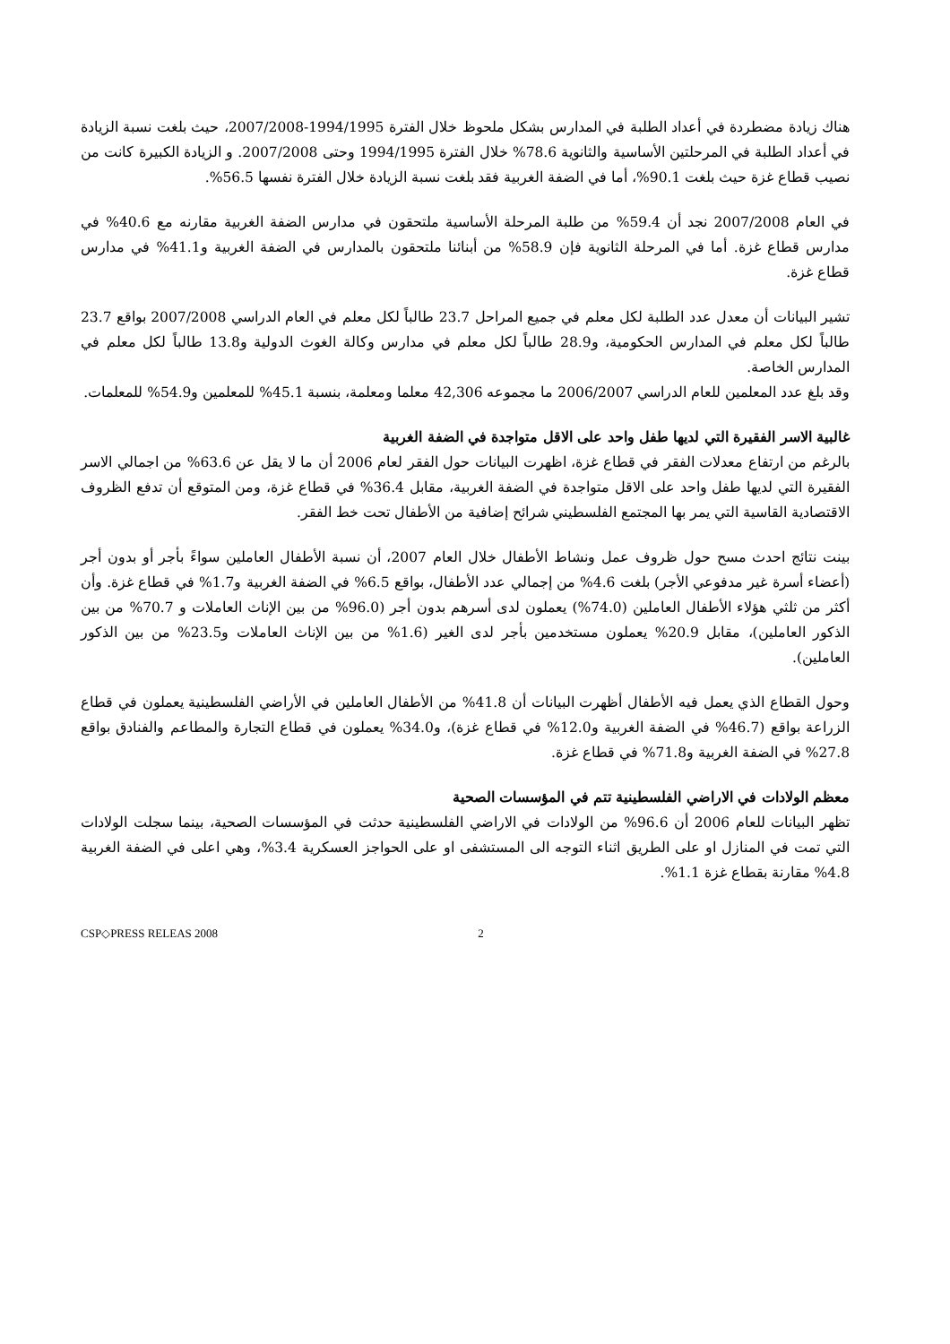هناك زيادة مضطردة في أعداد الطلبة في المدارس بشكل ملحوظ خلال الفترة 1994/1995-2007/2008، حيث بلغت نسبة الزيادة في أعداد الطلبة في المرحلتين الأساسية والثانوية 78.6% خلال الفترة 1994/1995 وحتى 2007/2008. و الزيادة الكبيرة كانت من نصيب قطاع غزة حيث بلغت 90.1%، أما في الضفة الغربية فقد بلغت نسبة الزيادة خلال الفترة نفسها 56.5%.
في العام 2007/2008 نجد أن 59.4% من طلبة المرحلة الأساسية ملتحقون في مدارس الضفة الغربية مقارنه مع 40.6% في مدارس قطاع غزة. أما في المرحلة الثانوية فإن 58.9% من أبنائنا ملتحقون بالمدارس في الضفة الغربية و41.1% في مدارس قطاع غزة.
تشير البيانات أن معدل عدد الطلبة لكل معلم في جميع المراحل 23.7 طالباً لكل معلم في العام الدراسي 2007/2008 بواقع 23.7 طالباً لكل معلم في المدارس الحكومية، و28.9 طالباً لكل معلم في مدارس وكالة الغوث الدولية و13.8 طالباً لكل معلم في المدارس الخاصة.
وقد بلغ عدد المعلمين للعام الدراسي 2006/2007 ما مجموعه 42,306 معلما ومعلمة، بنسبة 45.1% للمعلمين و54.9% للمعلمات.
غالبية الاسر الفقيرة التي لديها طفل واحد على الاقل متواجدة في الضفة الغربية
بالرغم من ارتفاع معدلات الفقر في قطاع غزة، اظهرت البيانات حول الفقر لعام 2006 أن ما لا يقل عن 63.6% من اجمالي الاسر الفقيرة التي لديها طفل واحد على الاقل متواجدة في الضفة الغربية، مقابل 36.4% في قطاع غزة، ومن المتوقع أن تدفع الظروف الاقتصادية القاسية التي يمر بها المجتمع الفلسطيني شرائح إضافية من الأطفال تحت خط الفقر.
بينت نتائج احدث مسح حول ظروف عمل ونشاط الأطفال خلال العام 2007، أن نسبة الأطفال العاملين سواءً بأجر أو بدون أجر (أعضاء أسرة غير مدفوعي الأجر) بلغت 4.6% من إجمالي عدد الأطفال، بواقع 6.5% في الضفة الغربية و1.7% في قطاع غزة. وأن أكثر من ثلثي هؤلاء الأطفال العاملين (74.0%) يعملون لدى أسرهم بدون أجر (96.0% من بين الإناث العاملات و 70.7% من بين الذكور العاملين)، مقابل 20.9% يعملون مستخدمين بأجر لدى الغير (1.6% من بين الإناث العاملات و23.5% من بين الذكور العاملين).
وحول القطاع الذي يعمل فيه الأطفال أظهرت البيانات أن 41.8% من الأطفال العاملين في الأراضي الفلسطينية يعملون في قطاع الزراعة بواقع (46.7% في الضفة الغربية و12.0% في قطاع غزة)، و34.0% يعملون في قطاع التجارة والمطاعم والفنادق بواقع 27.8% في الضفة الغربية و71.8% في قطاع غزة.
معظم الولادات في الاراضي الفلسطينية تتم في المؤسسات الصحية
تظهر البيانات للعام 2006 أن 96.6% من الولادات في الاراضي الفلسطينية حدثت في المؤسسات الصحية، بينما سجلت الولادات التي تمت في المنازل او على الطريق اثناء التوجه الى المستشفى او على الحواجز العسكرية 3.4%، وهي اعلى في الضفة الغربية 4.8% مقارنة بقطاع غزة 1.1%.
CSP◇PRESS RELEAS 2008 2